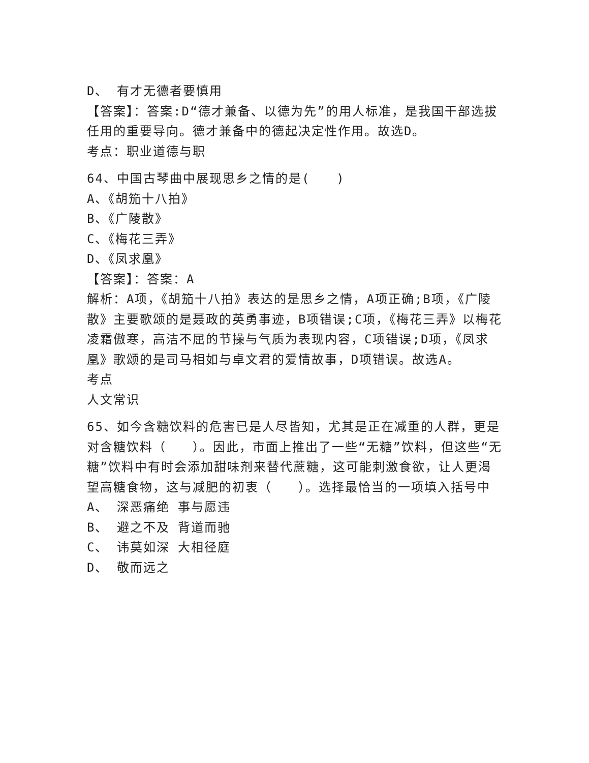D、 有才无德者要慎用
【答案】：答案:D“德才兼备、以德为先”的用人标准，是我国干部选拔任用的重要导向。德才兼备中的德起决定性作用。故选D。
考点：职业道德与职
64、中国古琴曲中展现思乡之情的是(　　)
A、《胡笳十八拍》
B、《广陵散》
C、《梅花三弄》
D、《凤求凰》
【答案】：答案：A
解析：A项，《胡笳十八拍》表达的是思乡之情，A项正确;B项，《广陵散》主要歌颂的是聂政的英勇事迹，B项错误;C项，《梅花三弄》以梅花凌霜傲寒，高洁不屈的节操与气质为表现内容，C项错误;D项，《凤求凰》歌颂的是司马相如与卓文君的爱情故事，D项错误。故选A。
考点
人文常识
65、如今含糖饮料的危害已是人尽皆知，尤其是正在减重的人群，更是对含糖饮料（　　）。因此，市面上推出了一些“无糖”饮料，但这些“无糖”饮料中有时会添加甜味剂来替代蔗糖，这可能刺激食欲，让人更渴望高糖食物，这与减肥的初衷（　　）。选择最恰当的一项填入括号中
A、 深恶痛绝 事与愿违
B、 避之不及 背道而驰
C、 讳莫如深 大相径庭
D、 敬而远之